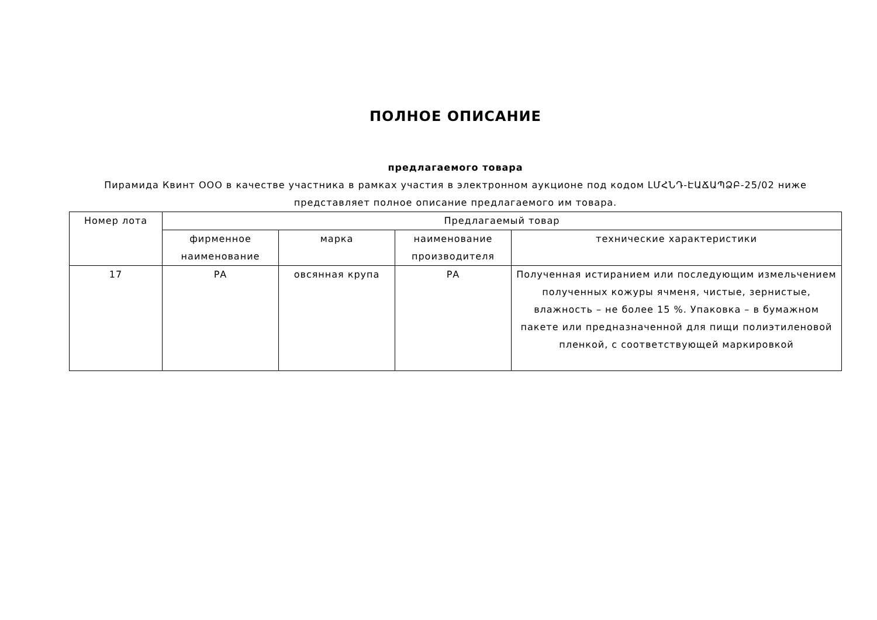ПОЛНОЕ ОПИСАНИЕ
предлагаемого товара
Пирамида Квинт ООО в качестве участника в рамках участия в электронном аукционе под кодом ԼՄՀՆԴ-ԷԱՃԱՊՁԲ-25/02 ниже представляет полное описание предлагаемого им товара.
| Номер лота | Предлагаемый товар | | | |
| --- | --- | --- | --- | --- |
| | фирменное наименование | марка | наименование производителя | технические характеристики |
| 17 | РА | овсянная крупа | РА | Полученная истиранием или последующим измельчением полученных кожуры ячменя, чистые, зернистые, влажность – не более 15 %. Упаковка – в бумажном пакете или предназначенной для пищи полиэтиленовой пленкой, с соответствующей маркировкой |